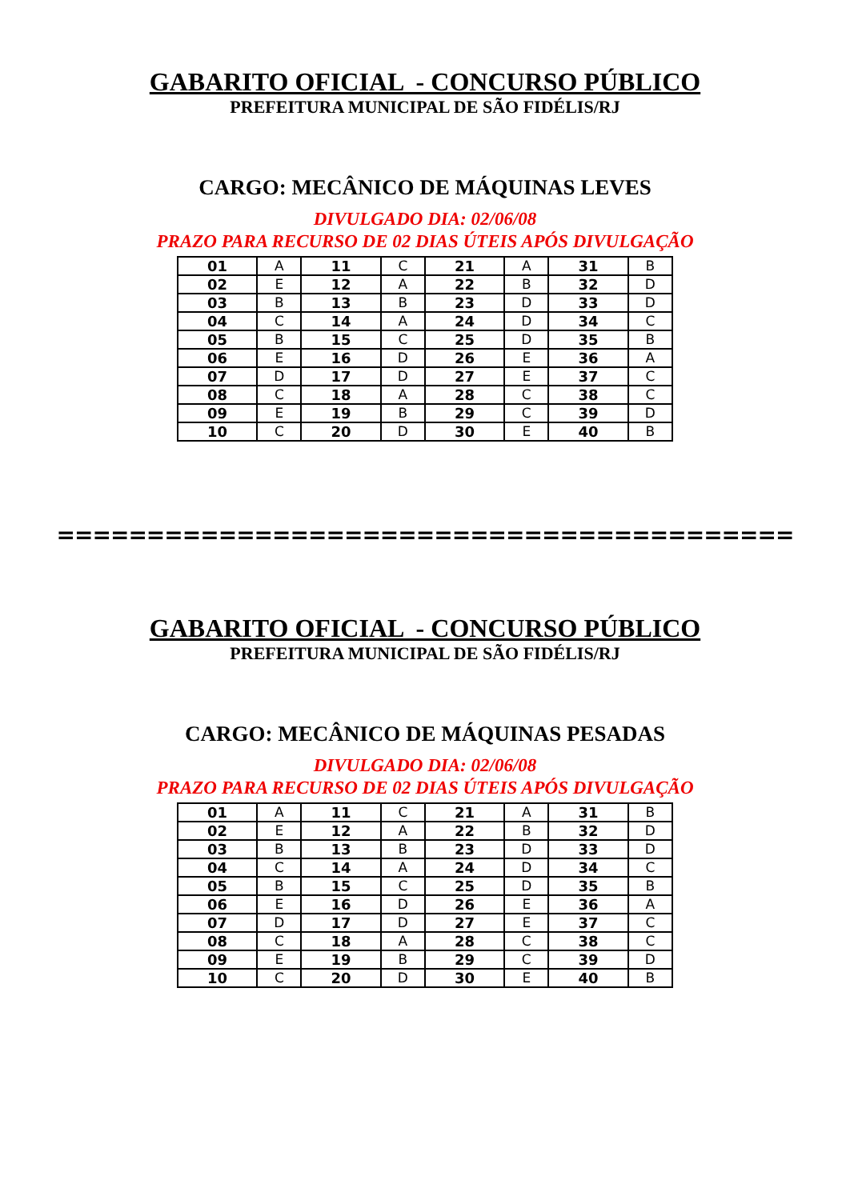GABARITO OFICIAL - CONCURSO PÚBLICO
PREFEITURA MUNICIPAL DE SÃO FIDÉLIS/RJ
CARGO: MECÂNICO DE MÁQUINAS LEVES
DIVULGADO DIA: 02/06/08
PRAZO PARA RECURSO DE 02 DIAS ÚTEIS APÓS DIVULGAÇÃO
| 01 | A | 11 | C | 21 | A | 31 | B |
| 02 | E | 12 | A | 22 | B | 32 | D |
| 03 | B | 13 | B | 23 | D | 33 | D |
| 04 | C | 14 | A | 24 | D | 34 | C |
| 05 | B | 15 | C | 25 | D | 35 | B |
| 06 | E | 16 | D | 26 | E | 36 | A |
| 07 | D | 17 | D | 27 | E | 37 | C |
| 08 | C | 18 | A | 28 | C | 38 | C |
| 09 | E | 19 | B | 29 | C | 39 | D |
| 10 | C | 20 | D | 30 | E | 40 | B |
=========================================
GABARITO OFICIAL - CONCURSO PÚBLICO
PREFEITURA MUNICIPAL DE SÃO FIDÉLIS/RJ
CARGO: MECÂNICO DE MÁQUINAS PESADAS
DIVULGADO DIA: 02/06/08
PRAZO PARA RECURSO DE 02 DIAS ÚTEIS APÓS DIVULGAÇÃO
| 01 | A | 11 | C | 21 | A | 31 | B |
| 02 | E | 12 | A | 22 | B | 32 | D |
| 03 | B | 13 | B | 23 | D | 33 | D |
| 04 | C | 14 | A | 24 | D | 34 | C |
| 05 | B | 15 | C | 25 | D | 35 | B |
| 06 | E | 16 | D | 26 | E | 36 | A |
| 07 | D | 17 | D | 27 | E | 37 | C |
| 08 | C | 18 | A | 28 | C | 38 | C |
| 09 | E | 19 | B | 29 | C | 39 | D |
| 10 | C | 20 | D | 30 | E | 40 | B |